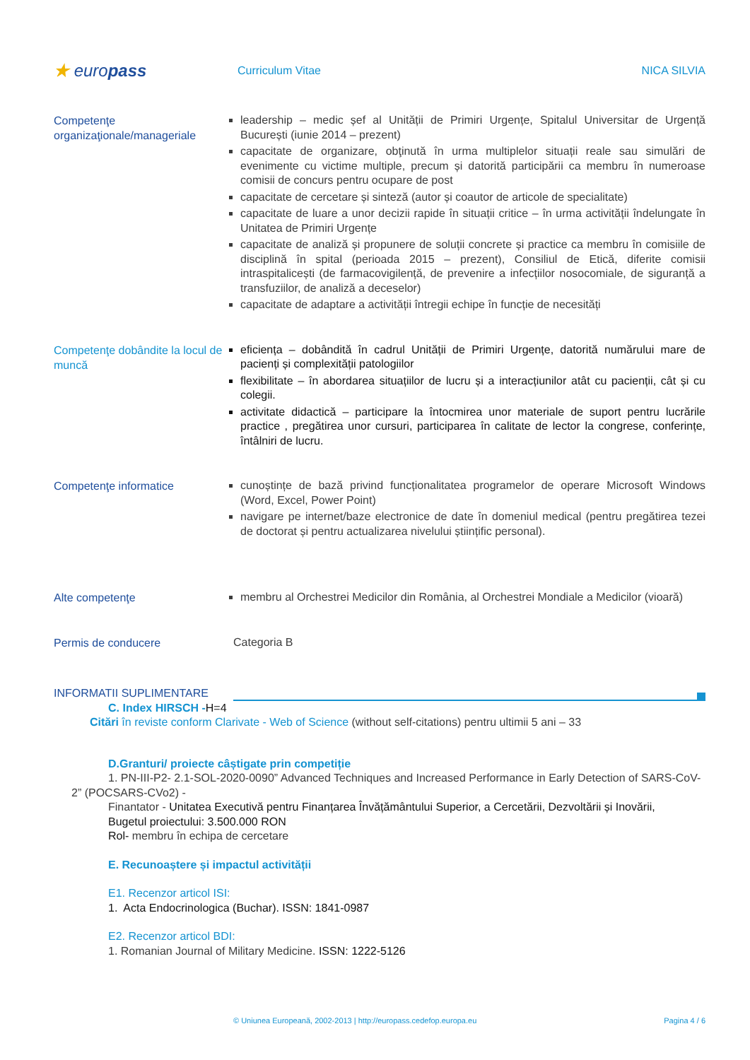★ europass
Curriculum Vitae NICA SILVIA
Competenţe organizaţionale/manageriale
leadership – medic șef al Unității de Primiri Urgențe, Spitalul Universitar de Urgență București (iunie 2014 – prezent)
capacitate de organizare, obţinută în urma multiplelor situații reale sau simulări de evenimente cu victime multiple, precum și datorită participării ca membru în numeroase comisii de concurs pentru ocupare de post
capacitate de cercetare și sinteză (autor și coautor de articole de specialitate)
capacitate de luare a unor decizii rapide în situații critice – în urma activității îndelungate în Unitatea de Primiri Urgențe
capacitate de analiză și propunere de soluții concrete și practice ca membru în comisiile de disciplină în spital (perioada 2015 – prezent), Consiliul de Etică, diferite comisii intraspitalicești (de farmacovigilență, de prevenire a infecțiilor nosocomiale, de siguranță a transfuziilor, de analiză a deceselor)
capacitate de adaptare a activității întregii echipe în funcție de necesități
Competenţe dobândite la locul de muncă
eficiența – dobândită în cadrul Unității de Primiri Urgențe, datorită numărului mare de pacienți și complexității patologiilor
flexibilitate – în abordarea situațiilor de lucru și a interacțiunilor atât cu pacienții, cât și cu colegii.
activitate didactică – participare la întocmirea unor materiale de suport pentru lucrările practice , pregătirea unor cursuri, participarea în calitate de lector la congrese, conferințe, întâlniri de lucru.
Competenţe informatice
cunoștințe de bază privind funcționalitatea programelor de operare Microsoft Windows (Word, Excel, Power Point)
navigare pe internet/baze electronice de date în domeniul medical (pentru pregătirea tezei de doctorat și pentru actualizarea nivelului științific personal).
Alte competenţe
membru al Orchestrei Medicilor din România, al Orchestrei Mondiale a Medicilor (vioară)
Permis de conducere
Categoria B
INFORMATII SUPLIMENTARE
C. Index HIRSCH -H=4
Citări în reviste conform Clarivate - Web of Science (without self-citations) pentru ultimii 5 ani – 33
D.Granturi/ proiecte câștigate prin competiție
1. PN-III-P2- 2.1-SOL-2020-0090” Advanced Techniques and Increased Performance in Early Detection of SARS-CoV-2” (POCSARS-CVo2) -
Finantator - Unitatea Executivă pentru Finanțarea Învățământului Superior, a Cercetării, Dezvoltării și Inovării,
Bugetul proiectului: 3.500.000 RON
Rol- membru în echipa de cercetare
E. Recunoaștere și impactul activității
E1. Recenzor articol ISI:
1. Acta Endocrinologica (Buchar). ISSN: 1841-0987
E2. Recenzor articol BDI:
1. Romanian Journal of Military Medicine. ISSN: 1222-5126
© Uniunea Europeană, 2002-2013 | http://europass.cedefop.europa.eu Pagina 4 / 6